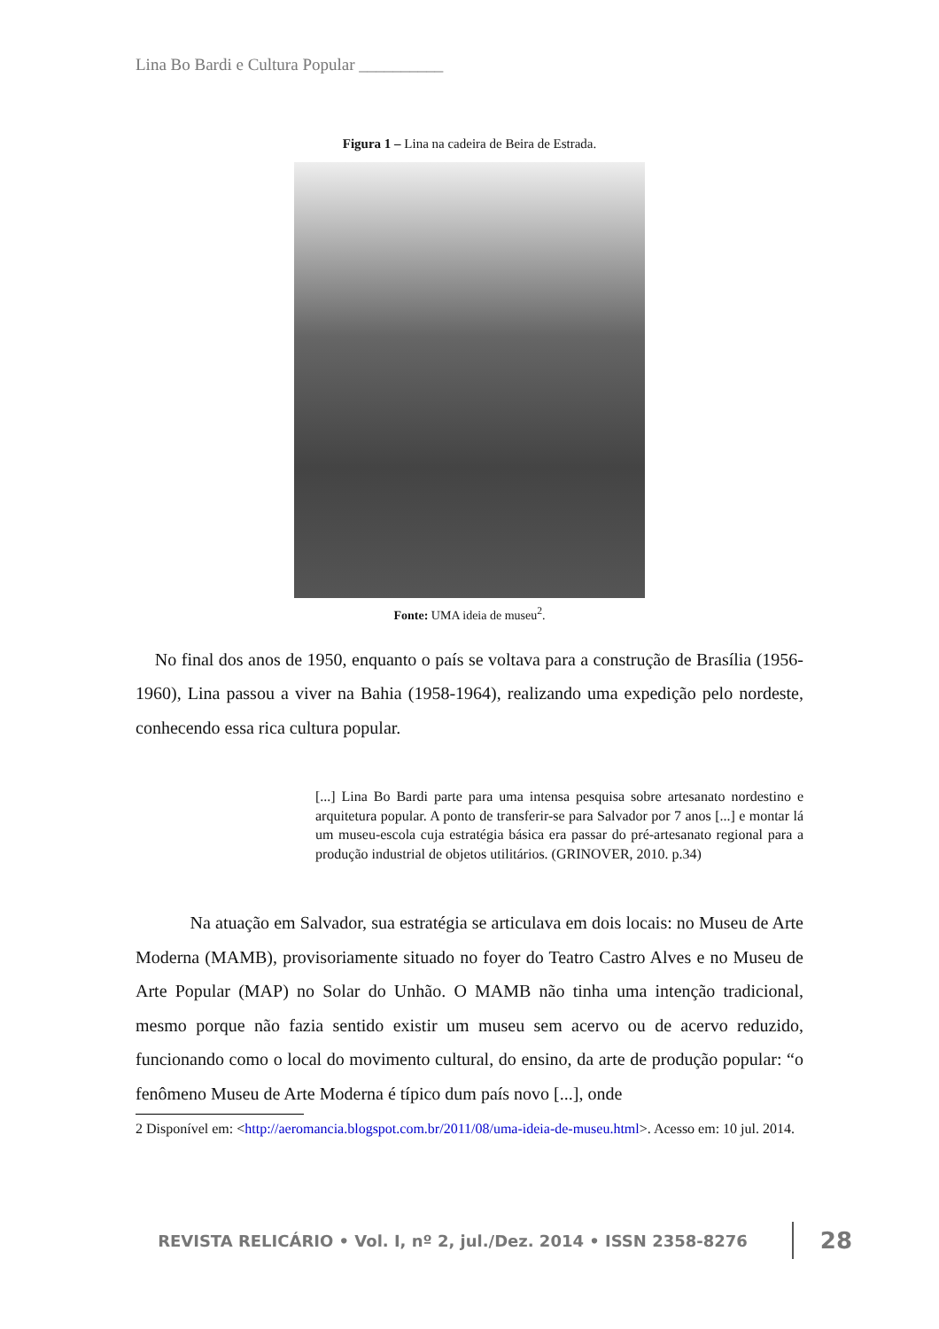Lina Bo Bardi e Cultura Popular __________
Figura 1 – Lina na cadeira de Beira de Estrada.
Fonte: UMA ideia de museu<sup>2</sup>.
No final dos anos de 1950, enquanto o país se voltava para a construção de Brasília (1956-1960), Lina passou a viver na Bahia (1958-1964), realizando uma expedição pelo nordeste, conhecendo essa rica cultura popular.
[...] Lina Bo Bardi parte para uma intensa pesquisa sobre artesanato nordestino e arquitetura popular. A ponto de transferir-se para Salvador por 7 anos [...] e montar lá um museu-escola cuja estratégia básica era passar do pré-artesanato regional para a produção industrial de objetos utilitários. (GRINOVER, 2010. p.34)
Na atuação em Salvador, sua estratégia se articulava em dois locais: no Museu de Arte Moderna (MAMB), provisoriamente situado no foyer do Teatro Castro Alves e no Museu de Arte Popular (MAP) no Solar do Unhão. O MAMB não tinha uma intenção tradicional, mesmo porque não fazia sentido existir um museu sem acervo ou de acervo reduzido, funcionando como o local do movimento cultural, do ensino, da arte de produção popular: “o fenômeno Museu de Arte Moderna é típico dum país novo [...], onde
2 Disponível em: <http://aeromancia.blogspot.com.br/2011/08/uma-ideia-de-museu.html>. Acesso em: 10 jul. 2014.
REVISTA RELICÁRIO • Vol. I, nº 2, jul./Dez. 2014 • ISSN 2358-8276 28